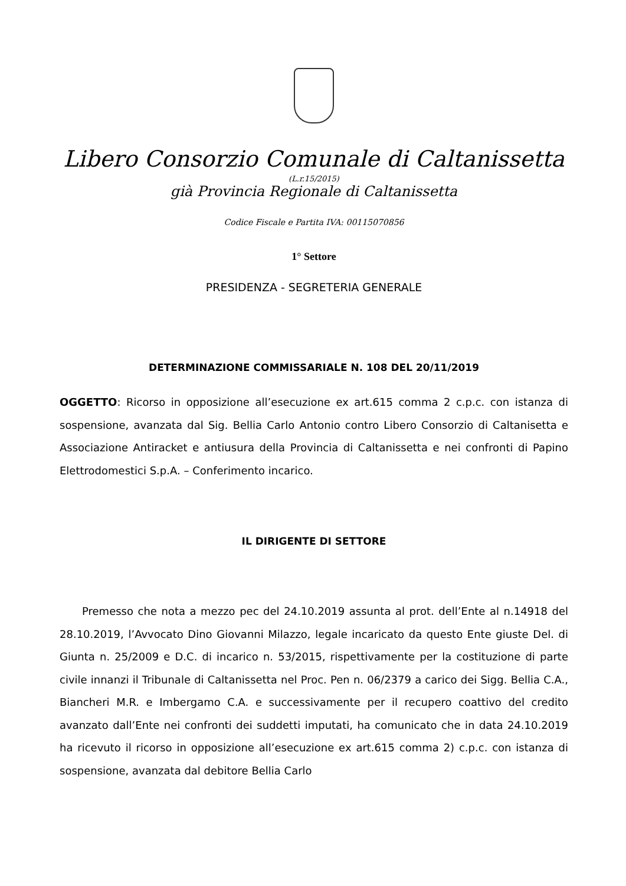Libero Consorzio Comunale di Caltanissetta
(L.r.15/2015)
già Provincia Regionale di Caltanissetta
Codice Fiscale e Partita IVA: 00115070856
1° Settore
PRESIDENZA - SEGRETERIA GENERALE
DETERMINAZIONE COMMISSARIALE N. 108 DEL 20/11/2019
OGGETTO: Ricorso in opposizione all’esecuzione ex art.615 comma 2 c.p.c. con istanza di sospensione, avanzata dal Sig. Bellia Carlo Antonio contro Libero Consorzio di Caltanisetta e Associazione Antiracket e antiusura della Provincia di Caltanissetta e nei confronti di Papino Elettrodomestici S.p.A. – Conferimento incarico.
IL DIRIGENTE DI SETTORE
Premesso che nota a mezzo pec del 24.10.2019 assunta al prot. dell’Ente al n.14918 del 28.10.2019, l’Avvocato Dino Giovanni Milazzo, legale incaricato da questo Ente giuste Del. di Giunta n. 25/2009 e D.C. di incarico n. 53/2015, rispettivamente per la costituzione di parte civile innanzi il Tribunale di Caltanissetta nel Proc. Pen n. 06/2379 a carico dei Sigg. Bellia C.A., Biancheri M.R. e Imbergamo C.A. e successivamente per il recupero coattivo del credito avanzato dall’Ente nei confronti dei suddetti imputati, ha comunicato che in data 24.10.2019 ha ricevuto il ricorso in opposizione all’esecuzione ex art.615 comma 2) c.p.c. con istanza di sospensione, avanzata dal debitore Bellia Carlo